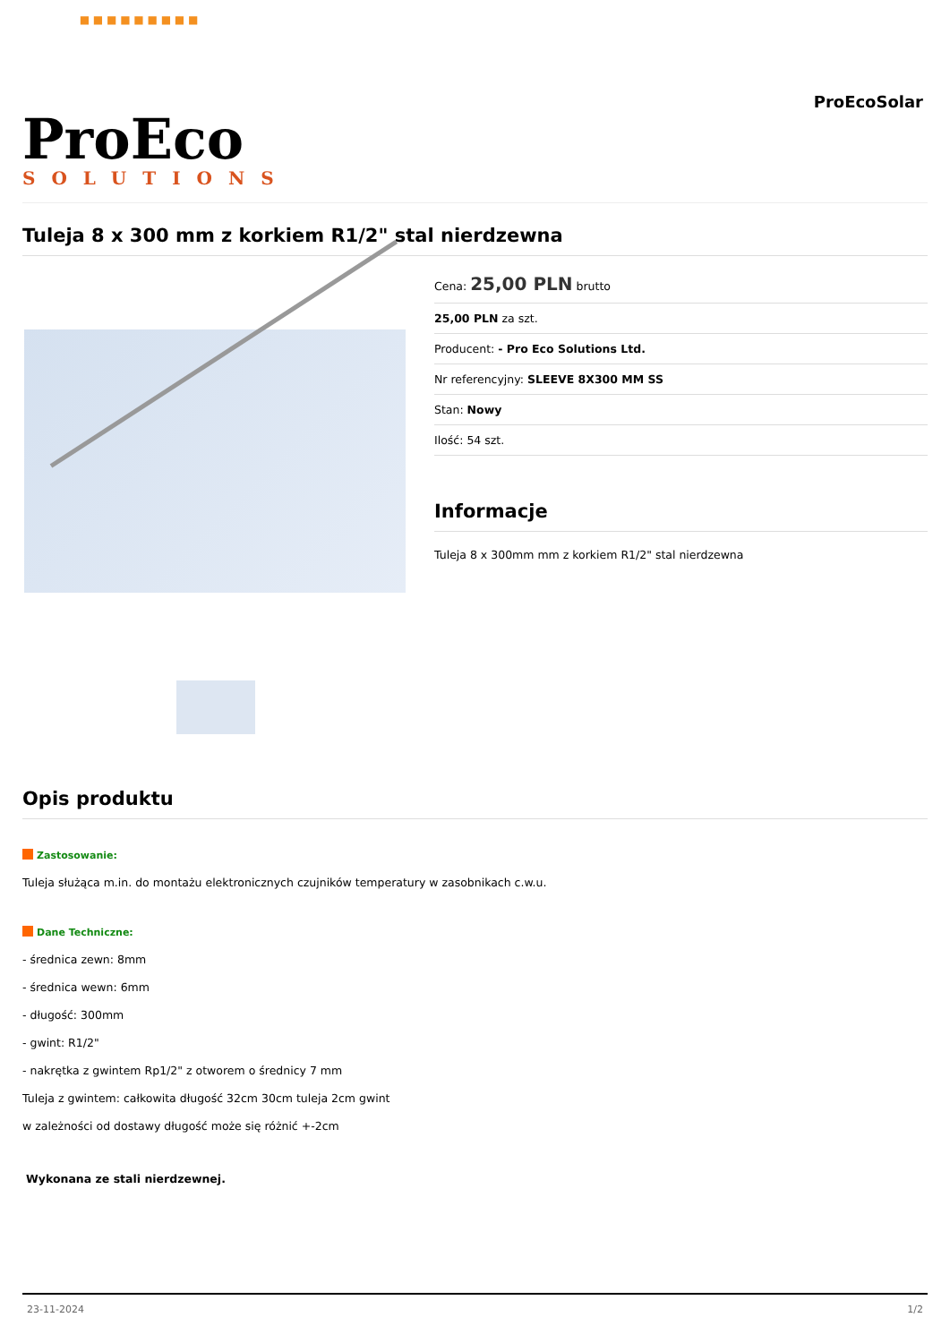■ ■ ■ ■ ■ ■ ■ ■ ■
ProEco
SOLUTIONS
ProEcoSolar
Tuleja 8 x 300 mm z korkiem R1/2" stal nierdzewna
Cena: 25,00 PLN brutto
25,00 PLN za szt.
Producent: - Pro Eco Solutions Ltd.
Nr referencyjny: SLEEVE 8X300 MM SS
Stan: Nowy
Ilość: 54 szt.
Informacje
Tuleja 8 x 300mm mm z korkiem R1/2" stal nierdzewna
Opis produktu
Zastosowanie:
Tuleja służąca m.in. do montażu elektronicznych czujników temperatury w zasobnikach c.w.u.
Dane Techniczne:
- średnica zewn: 8mm
- średnica wewn: 6mm
- długość: 300mm
- gwint: R1/2"
- nakrętka z gwintem Rp1/2" z otworem o średnicy 7 mm
Tuleja z gwintem: całkowita długość 32cm 30cm tuleja 2cm gwint
w zależności od dostawy długość może się różnić +-2cm
Wykonana ze stali nierdzewnej.
23-11-2024 1/2